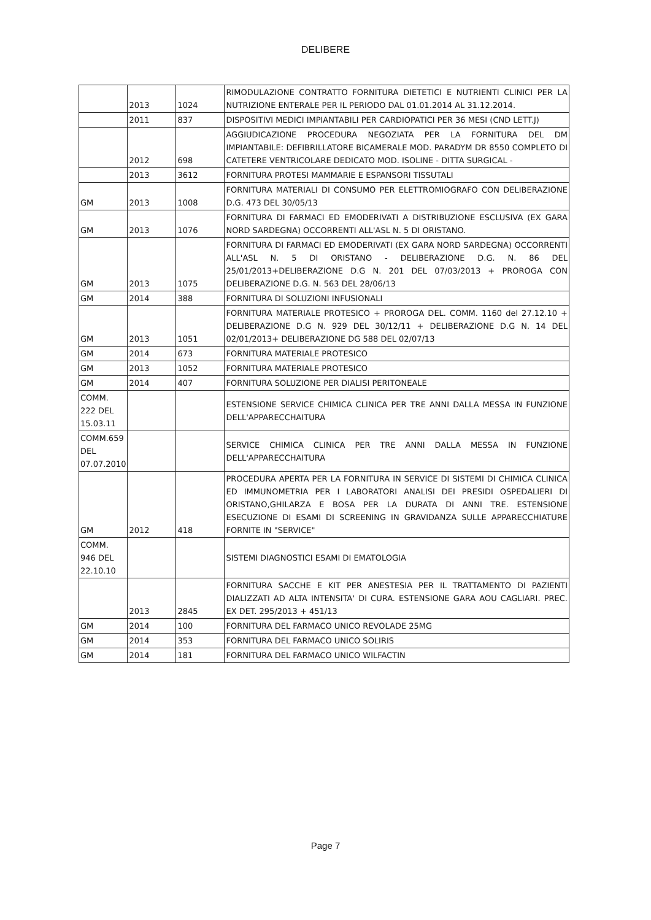DELIBERE
| | 2013 | 1024 | RIMODULAZIONE CONTRATTO FORNITURA DIETETICI E NUTRIENTI CLINICI PER LA NUTRIZIONE ENTERALE PER IL PERIODO DAL 01.01.2014 AL 31.12.2014. |
| | 2011 | 837 | DISPOSITIVI MEDICI IMPIANTABILI PER CARDIOPATICI PER 36 MESI (CND LETT.J) |
| | 2012 | 698 | AGGIUDICAZIONE PROCEDURA NEGOZIATA PER LA FORNITURA DEL DM IMPIANTABILE: DEFIBRILLATORE BICAMERALE MOD. PARADYM DR 8550 COMPLETO DI CATETERE VENTRICOLARE DEDICATO MOD. ISOLINE - DITTA SURGICAL - |
| | 2013 | 3612 | FORNITURA PROTESI MAMMARIE E ESPANSORI TISSUTALI |
| GM | 2013 | 1008 | FORNITURA MATERIALI DI CONSUMO PER ELETTROMIOGRAFO CON DELIBERAZIONE D.G. 473 DEL 30/05/13 |
| GM | 2013 | 1076 | FORNITURA DI FARMACI ED EMODERIVATI A DISTRIBUZIONE ESCLUSIVA (EX GARA NORD SARDEGNA) OCCORRENTI ALL'ASL N. 5 DI ORISTANO. |
| GM | 2013 | 1075 | FORNITURA DI FARMACI ED EMODERIVATI (EX GARA NORD SARDEGNA) OCCORRENTI ALL'ASL N. 5 DI ORISTANO - DELIBERAZIONE D.G. N. 86 DEL 25/01/2013+DELIBERAZIONE D.G N. 201 DEL 07/03/2013 + PROROGA CON DELIBERAZIONE D.G. N. 563 DEL 28/06/13 |
| GM | 2014 | 388 | FORNITURA DI SOLUZIONI INFUSIONALI |
| GM | 2013 | 1051 | FORNITURA MATERIALE PROTESICO + PROROGA DEL. COMM. 1160 del 27.12.10 + DELIBERAZIONE D.G N. 929 DEL 30/12/11 + DELIBERAZIONE D.G N. 14 DEL 02/01/2013+ DELIBERAZIONE DG 588 DEL 02/07/13 |
| GM | 2014 | 673 | FORNITURA MATERIALE PROTESICO |
| GM | 2013 | 1052 | FORNITURA MATERIALE PROTESICO |
| GM | 2014 | 407 | FORNITURA SOLUZIONE PER DIALISI PERITONEALE |
| COMM. 222 DEL 15.03.11 | | | ESTENSIONE SERVICE CHIMICA CLINICA PER TRE ANNI DALLA MESSA IN FUNZIONE DELL'APPARECCHAITURA |
| COMM.659 DEL 07.07.2010 | | | SERVICE CHIMICA CLINICA PER TRE ANNI DALLA MESSA IN FUNZIONE DELL'APPARECCHAITURA |
| GM | 2012 | 418 | PROCEDURA APERTA PER LA FORNITURA IN SERVICE DI SISTEMI DI CHIMICA CLINICA ED IMMUNOMETRIA PER I LABORATORI ANALISI DEI PRESIDI OSPEDALIERI DI ORISTANO,GHILARZA E BOSA PER LA DURATA DI ANNI TRE. ESTENSIONE ESECUZIONE DI ESAMI DI SCREENING IN GRAVIDANZA SULLE APPARECCHIATURE FORNITE IN "SERVICE" |
| COMM. 946 DEL 22.10.10 | | | SISTEMI DIAGNOSTICI ESAMI DI EMATOLOGIA |
| | 2013 | 2845 | FORNITURA SACCHE E KIT PER ANESTESIA PER IL TRATTAMENTO DI PAZIENTI DIALIZZATI AD ALTA INTENSITA' DI CURA. ESTENSIONE GARA AOU CAGLIARI. PREC. EX DET. 295/2013 + 451/13 |
| GM | 2014 | 100 | FORNITURA DEL FARMACO UNICO REVOLADE 25MG |
| GM | 2014 | 353 | FORNITURA DEL FARMACO UNICO SOLIRIS |
| GM | 2014 | 181 | FORNITURA DEL FARMACO UNICO WILFACTIN |
Page 7